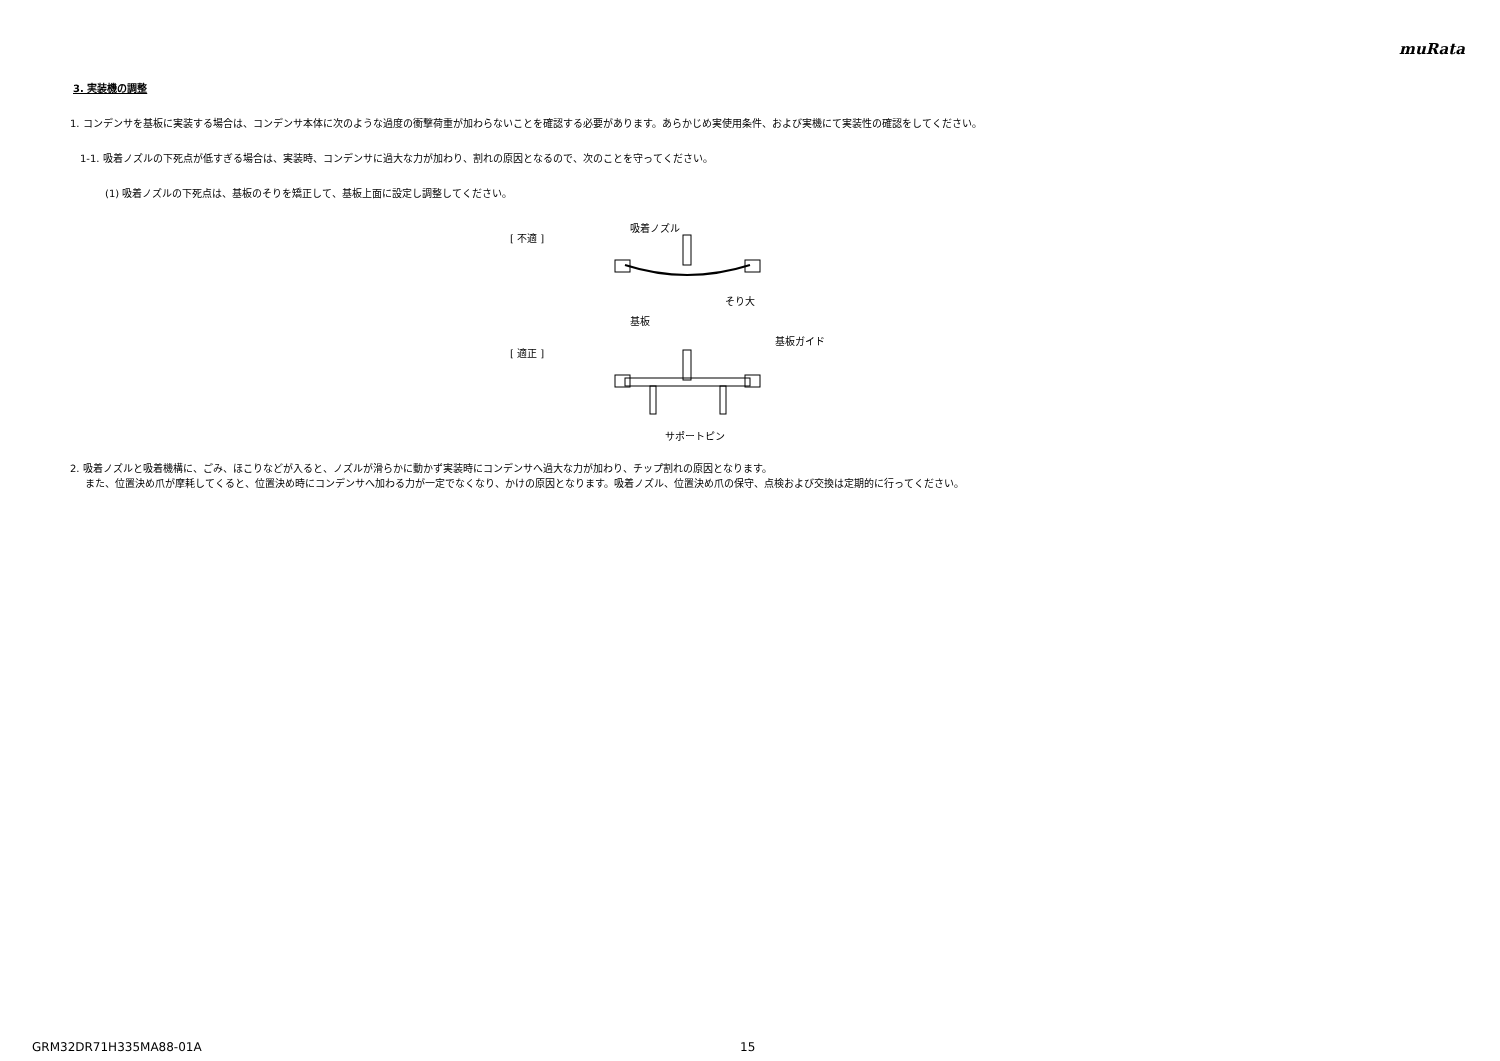muRata
3. 実装機の調整
1. コンデンサを基板に実装する場合は、コンデンサ本体に次のような過度の衝撃荷重が加わらないことを確認する必要があります。あらかじめ実使用条件、および実機にて実装性の確認をしてください。
1-1. 吸着ノズルの下死点が低すぎる場合は、実装時、コンデンサに過大な力が加わり、割れの原因となるので、次のことを守ってください。
(1) 吸着ノズルの下死点は、基板のそりを矯正して、基板上面に設定し調整してください。
[ 不適 ]
[ 適正 ]
吸着ノズル
そり大
基板
基板ガイド
サポートピン
2. 吸着ノズルと吸着機構に、ごみ、ほこりなどが入ると、ノズルが滑らかに動かず実装時にコンデンサへ過大な力が加わり、チップ割れの原因となります。
また、位置決め爪が摩耗してくると、位置決め時にコンデンサへ加わる力が一定でなくなり、かけの原因となります。吸着ノズル、位置決め爪の保守、点検および交換は定期的に行ってください。
GRM32DR71H335MA88-01A 15